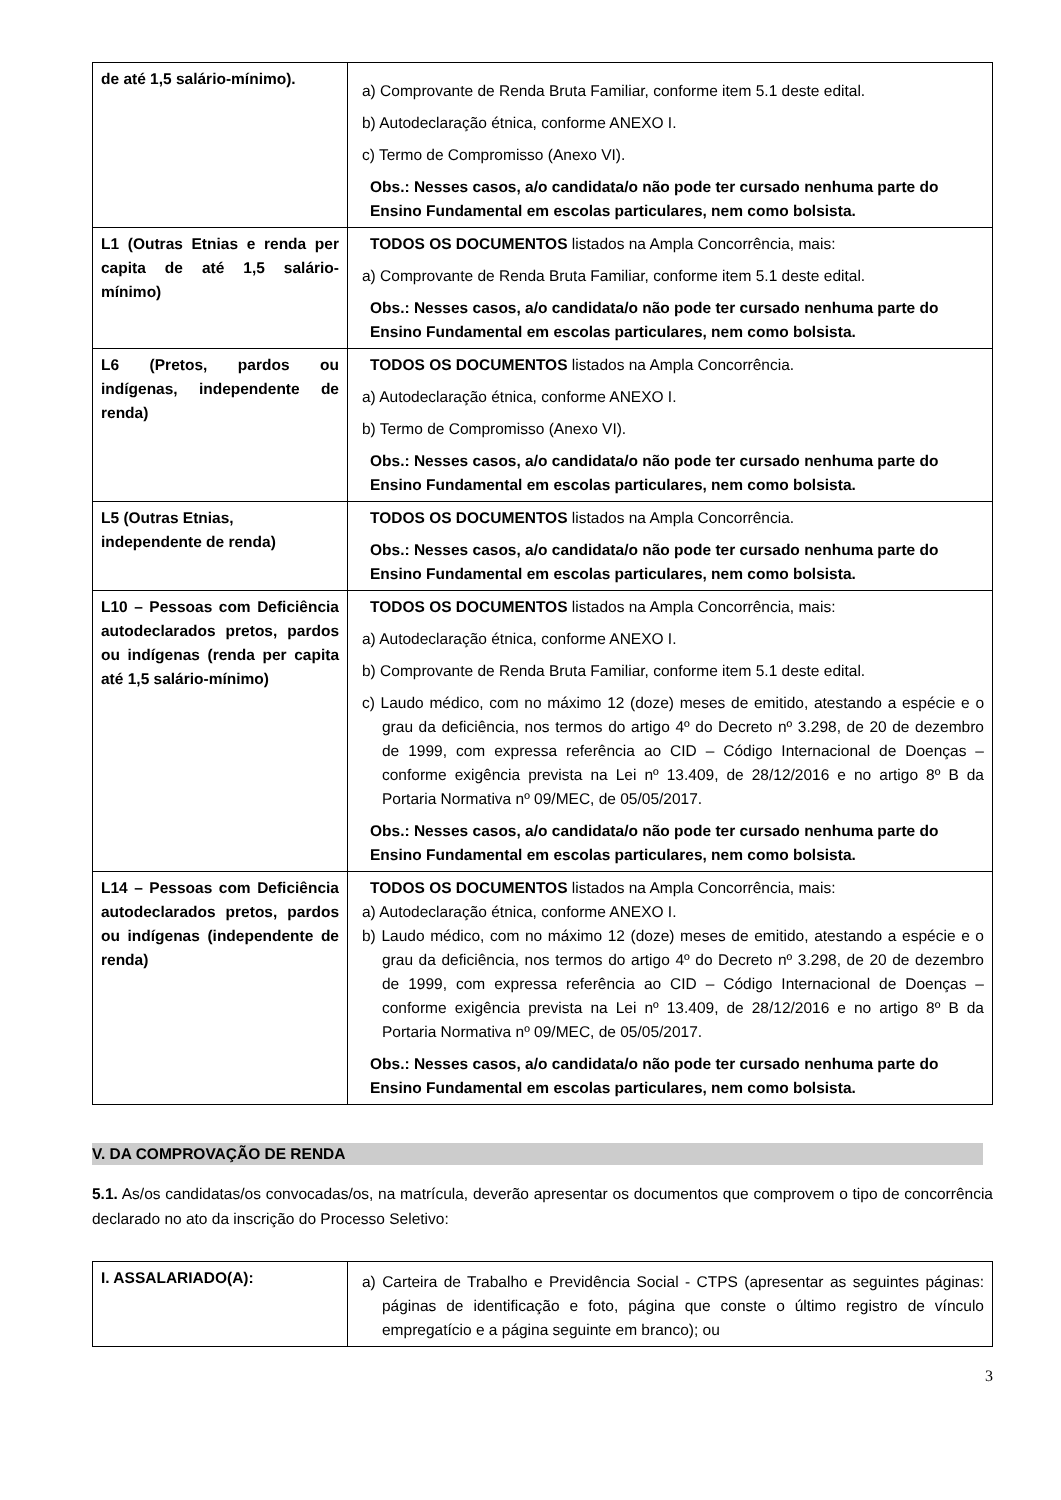| de até 1,5 salário-mínimo). | a) Comprovante de Renda Bruta Familiar, conforme item 5.1 deste edital. b) Autodeclaração étnica, conforme ANEXO I. c) Termo de Compromisso (Anexo VI). Obs.: Nesses casos, a/o candidata/o não pode ter cursado nenhuma parte do Ensino Fundamental em escolas particulares, nem como bolsista. |
| L1 (Outras Etnias e renda per capita de até 1,5 salário-mínimo) | TODOS OS DOCUMENTOS listados na Ampla Concorrência, mais: a) Comprovante de Renda Bruta Familiar, conforme item 5.1 deste edital. Obs.: Nesses casos, a/o candidata/o não pode ter cursado nenhuma parte do Ensino Fundamental em escolas particulares, nem como bolsista. |
| L6 (Pretos, pardos ou indígenas, independente de renda) | TODOS OS DOCUMENTOS listados na Ampla Concorrência. a) Autodeclaração étnica, conforme ANEXO I. b) Termo de Compromisso (Anexo VI). Obs.: Nesses casos, a/o candidata/o não pode ter cursado nenhuma parte do Ensino Fundamental em escolas particulares, nem como bolsista. |
| L5 (Outras Etnias, independente de renda) | TODOS OS DOCUMENTOS listados na Ampla Concorrência. Obs.: Nesses casos, a/o candidata/o não pode ter cursado nenhuma parte do Ensino Fundamental em escolas particulares, nem como bolsista. |
| L10 – Pessoas com Deficiência autodeclarados pretos, pardos ou indígenas (renda per capita até 1,5 salário-mínimo) | TODOS OS DOCUMENTOS listados na Ampla Concorrência, mais: a) Autodeclaração étnica, conforme ANEXO I. b) Comprovante de Renda Bruta Familiar, conforme item 5.1 deste edital. c) Laudo médico, com no máximo 12 (doze) meses de emitido, atestando a espécie e o grau da deficiência, nos termos do artigo 4º do Decreto nº 3.298, de 20 de dezembro de 1999, com expressa referência ao CID – Código Internacional de Doenças – conforme exigência prevista na Lei nº 13.409, de 28/12/2016 e no artigo 8º B da Portaria Normativa nº 09/MEC, de 05/05/2017. Obs.: Nesses casos, a/o candidata/o não pode ter cursado nenhuma parte do Ensino Fundamental em escolas particulares, nem como bolsista. |
| L14 – Pessoas com Deficiência autodeclarados pretos, pardos ou indígenas (independente de renda) | TODOS OS DOCUMENTOS listados na Ampla Concorrência, mais: a) Autodeclaração étnica, conforme ANEXO I. b) Laudo médico, com no máximo 12 (doze) meses de emitido, atestando a espécie e o grau da deficiência, nos termos do artigo 4º do Decreto nº 3.298, de 20 de dezembro de 1999, com expressa referência ao CID – Código Internacional de Doenças – conforme exigência prevista na Lei nº 13.409, de 28/12/2016 e no artigo 8º B da Portaria Normativa nº 09/MEC, de 05/05/2017. Obs.: Nesses casos, a/o candidata/o não pode ter cursado nenhuma parte do Ensino Fundamental em escolas particulares, nem como bolsista. |
V. DA COMPROVAÇÃO DE RENDA
5.1. As/os candidatas/os convocadas/os, na matrícula, deverão apresentar os documentos que comprovem o tipo de concorrência declarado no ato da inscrição do Processo Seletivo:
| I. ASSALARIADO(A): | a) Carteira de Trabalho e Previdência Social - CTPS (apresentar as seguintes páginas: páginas de identificação e foto, página que conste o último registro de vínculo empregatício e a página seguinte em branco); ou |
3